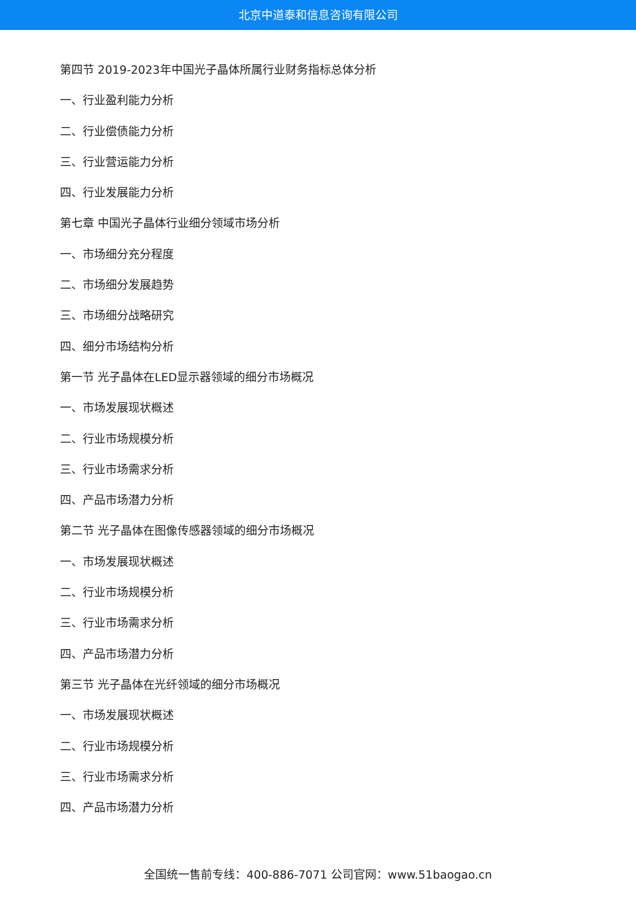北京中道泰和信息咨询有限公司
第四节 2019-2023年中国光子晶体所属行业财务指标总体分析
一、行业盈利能力分析
二、行业偿债能力分析
三、行业营运能力分析
四、行业发展能力分析
第七章 中国光子晶体行业细分领域市场分析
一、市场细分充分程度
二、市场细分发展趋势
三、市场细分战略研究
四、细分市场结构分析
第一节 光子晶体在LED显示器领域的细分市场概况
一、市场发展现状概述
二、行业市场规模分析
三、行业市场需求分析
四、产品市场潜力分析
第二节 光子晶体在图像传感器领域的细分市场概况
一、市场发展现状概述
二、行业市场规模分析
三、行业市场需求分析
四、产品市场潜力分析
第三节 光子晶体在光纤领域的细分市场概况
一、市场发展现状概述
二、行业市场规模分析
三、行业市场需求分析
四、产品市场潜力分析
全国统一售前专线：400-886-7071 公司官网：www.51baogao.cn